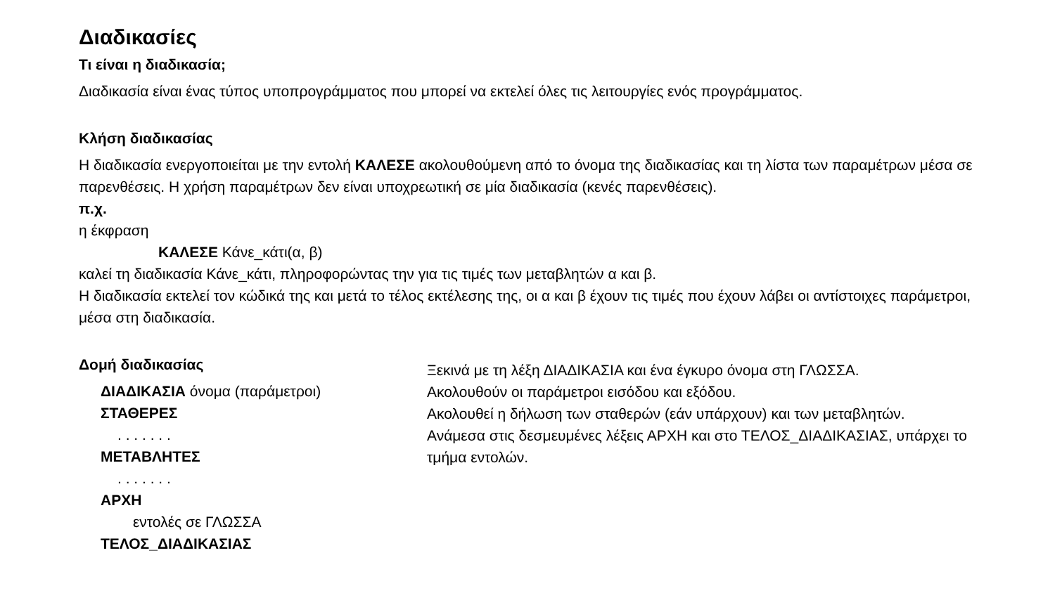Διαδικασίες
Τι είναι η διαδικασία;
Διαδικασία είναι ένας τύπος υποπρογράμματος που μπορεί να εκτελεί όλες τις λειτουργίες ενός προγράμματος.
Κλήση διαδικασίας
Η διαδικασία ενεργοποιείται με την εντολή ΚΑΛΕΣΕ ακολουθούμενη από το όνομα της διαδικασίας και τη λίστα των παραμέτρων μέσα σε παρενθέσεις. Η χρήση παραμέτρων δεν είναι υποχρεωτική σε μία διαδικασία (κενές παρενθέσεις).
π.χ.
η έκφραση
ΚΑΛΕΣΕ Κάνε_κάτι(α, β)
καλεί τη διαδικασία Κάνε_κάτι, πληροφορώντας την για τις τιμές των μεταβλητών α και β.
Η διαδικασία εκτελεί τον κώδικά της και μετά το τέλος εκτέλεσης της, οι α και β έχουν τις τιμές που έχουν λάβει οι αντίστοιχες παράμετροι, μέσα στη διαδικασία.
Δομή διαδικασίας
ΔΙΑΔΙΚΑΣΙΑ όνομα (παράμετροι)
ΣΤΑΘΕΡΕΣ
. . . . . . .
ΜΕΤΑΒΛΗΤΕΣ
. . . . . . .
ΑΡΧΗ
εντολές σε ΓΛΩΣΣΑ
ΤΕΛΟΣ_ΔΙΑΔΙΚΑΣΙΑΣ
Ξεκινά με τη λέξη ΔΙΑΔΙΚΑΣΙΑ και ένα έγκυρο όνομα στη ΓΛΩΣΣΑ.
Ακολουθούν οι παράμετροι εισόδου και εξόδου.
Ακολουθεί η δήλωση των σταθερών (εάν υπάρχουν) και των μεταβλητών.
Ανάμεσα στις δεσμευμένες λέξεις ΑΡΧΗ και στο ΤΕΛΟΣ_ΔΙΑΔΙΚΑΣΙΑΣ, υπάρχει το τμήμα εντολών.